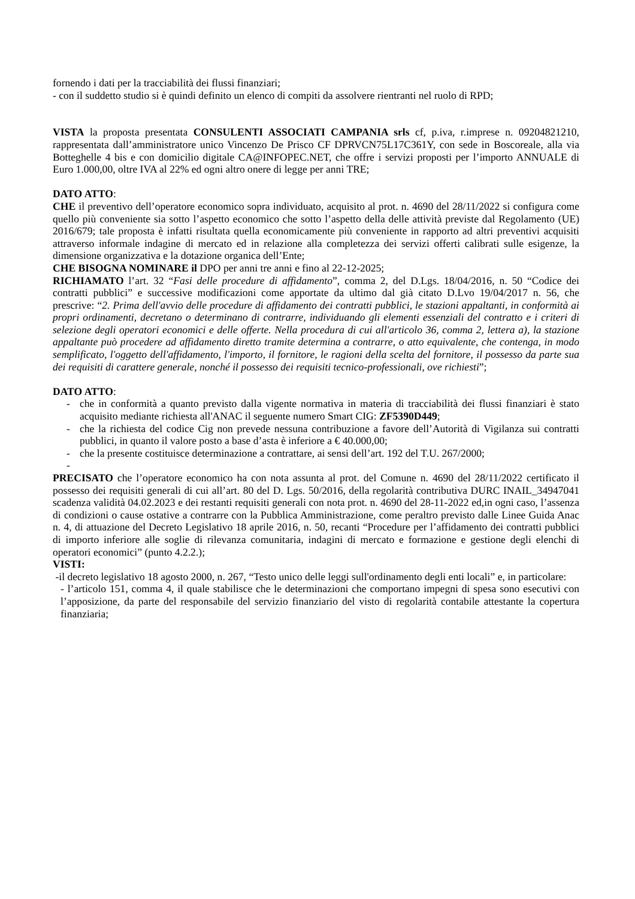fornendo i dati per la tracciabilità dei flussi finanziari;
- con il suddetto studio si è quindi definito un elenco di compiti da assolvere rientranti nel ruolo di RPD;
VISTA la proposta presentata CONSULENTI ASSOCIATI CAMPANIA srls cf, p.iva, r.imprese n. 09204821210, rappresentata dall’amministratore unico Vincenzo De Prisco CF DPRVCN75L17C361Y, con sede in Boscoreale, alla via Botteghelle 4 bis e con domicilio digitale CA@INFOPEC.NET, che offre i servizi proposti per l’importo ANNUALE di Euro 1.000,00, oltre IVA al 22% ed ogni altro onere di legge per anni TRE;
DATO ATTO:
CHE il preventivo dell’operatore economico sopra individuato, acquisito al prot. n. 4690 del 28/11/2022 si configura come quello più conveniente sia sotto l’aspetto economico che sotto l’aspetto della delle attività previste dal Regolamento (UE) 2016/679; tale proposta è infatti risultata quella economicamente più conveniente in rapporto ad altri preventivi acquisiti attraverso informale indagine di mercato ed in relazione alla completezza dei servizi offerti calibrati sulle esigenze, la dimensione organizzativa e la dotazione organica dell’Ente;
CHE BISOGNA NOMINARE il DPO per anni tre anni e fino al 22-12-2025;
RICHIAMATO l’art. 32 “Fasi delle procedure di affidamento”, comma 2, del D.Lgs. 18/04/2016, n. 50 “Codice dei contratti pubblici” e successive modificazioni come apportate da ultimo dal già citato D.Lvo 19/04/2017 n. 56, che prescrive: “2. Prima dell'avvio delle procedure di affidamento dei contratti pubblici, le stazioni appaltanti, in conformità ai propri ordinamenti, decretano o determinano di contrarre, individuando gli elementi essenziali del contratto e i criteri di selezione degli operatori economici e delle offerte. Nella procedura di cui all'articolo 36, comma 2, lettera a), la stazione appaltante può procedere ad affidamento diretto tramite determina a contrarre, o atto equivalente, che contenga, in modo semplificato, l'oggetto dell'affidamento, l'importo, il fornitore, le ragioni della scelta del fornitore, il possesso da parte sua dei requisiti di carattere generale, nonché il possesso dei requisiti tecnico-professionali, ove richiesti”;
DATO ATTO:
- che in conformità a quanto previsto dalla vigente normativa in materia di tracciabilità dei flussi finanziari è stato acquisito mediante richiesta all'ANAC il seguente numero Smart CIG: ZF5390D449;
- che la richiesta del codice Cig non prevede nessuna contribuzione a favore dell’Autorità di Vigilanza sui contratti pubblici, in quanto il valore posto a base d’asta è inferiore a € 40.000,00;
- che la presente costituisce determinazione a contrattare, ai sensi dell’art. 192 del T.U. 267/2000;
-
PRECISATO che l’operatore economico ha con nota assunta al prot. del Comune n. 4690 del 28/11/2022 certificato il possesso dei requisiti generali di cui all’art. 80 del D. Lgs. 50/2016, della regolarità contributiva DURC INAIL_34947041 scadenza validità 04.02.2023 e dei restanti requisiti generali con nota prot. n. 4690 del 28-11-2022 ed,in ogni caso, l’assenza di condizioni o cause ostative a contrarre con la Pubblica Amministrazione, come peraltro previsto dalle Linee Guida Anac n. 4, di attuazione del Decreto Legislativo 18 aprile 2016, n. 50, recanti “Procedure per l’affidamento dei contratti pubblici di importo inferiore alle soglie di rilevanza comunitaria, indagini di mercato e formazione e gestione degli elenchi di operatori economici” (punto 4.2.2.);
VISTI:
-il decreto legislativo 18 agosto 2000, n. 267, “Testo unico delle leggi sull'ordinamento degli enti locali” e, in particolare:
- l’articolo 151, comma 4, il quale stabilisce che le determinazioni che comportano impegni di spesa sono esecutivi con l’apposizione, da parte del responsabile del servizio finanziario del visto di regolarità contabile attestante la copertura finanziaria;